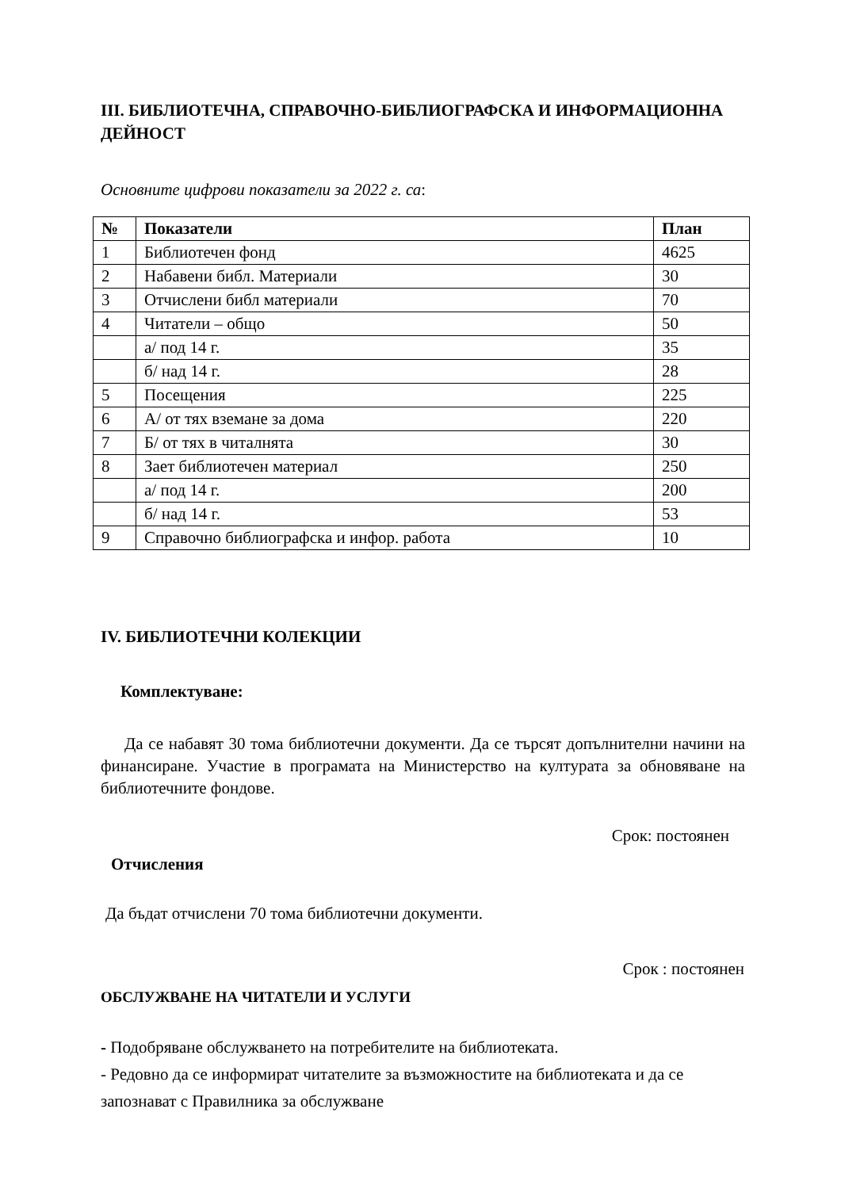III. БИБЛИОТЕЧНА, СПРАВОЧНО-БИБЛИОГРАФСКА И ИНФОРМАЦИОННА ДЕЙНОСТ
Основните цифрови показатели за 2022 г. са:
| № | Показатели | План |
| --- | --- | --- |
| 1 | Библиотечен фонд | 4625 |
| 2 | Набавени библ. Материали | 30 |
| 3 | Отчислени библ материали | 70 |
| 4 | Читатели – общо | 50 |
| | а/ под 14 г. | 35 |
| | б/ над 14 г. | 28 |
| 5 | Посещения | 225 |
| 6 | А/ от тях вземане за дома | 220 |
| 7 | Б/ от тях в читалнята | 30 |
| 8 | Зает библиотечен материал | 250 |
| | а/ под 14 г. | 200 |
| | б/ над 14 г. | 53 |
| 9 | Справочно библиографска и инфор. работа | 10 |
IV. БИБЛИОТЕЧНИ КОЛЕКЦИИ
Комплектуване:
Да се набавят 30 тома библиотечни документи. Да се търсят допълнителни начини на финансиране. Участие в програмата на Министерство на културата за обновяване на библиотечните фондове.
Срок: постоянен
Отчисления
Да бъдат отчислени 70 тома библиотечни документи.
Срок : постоянен
ОБСЛУЖВАНЕ НА ЧИТАТЕЛИ И УСЛУГИ
- Подобряване обслужването на потребителите на библиотеката.
- Редовно да се информират читателите за възможностите на библиотеката и да се запознават с Правилника за обслужване